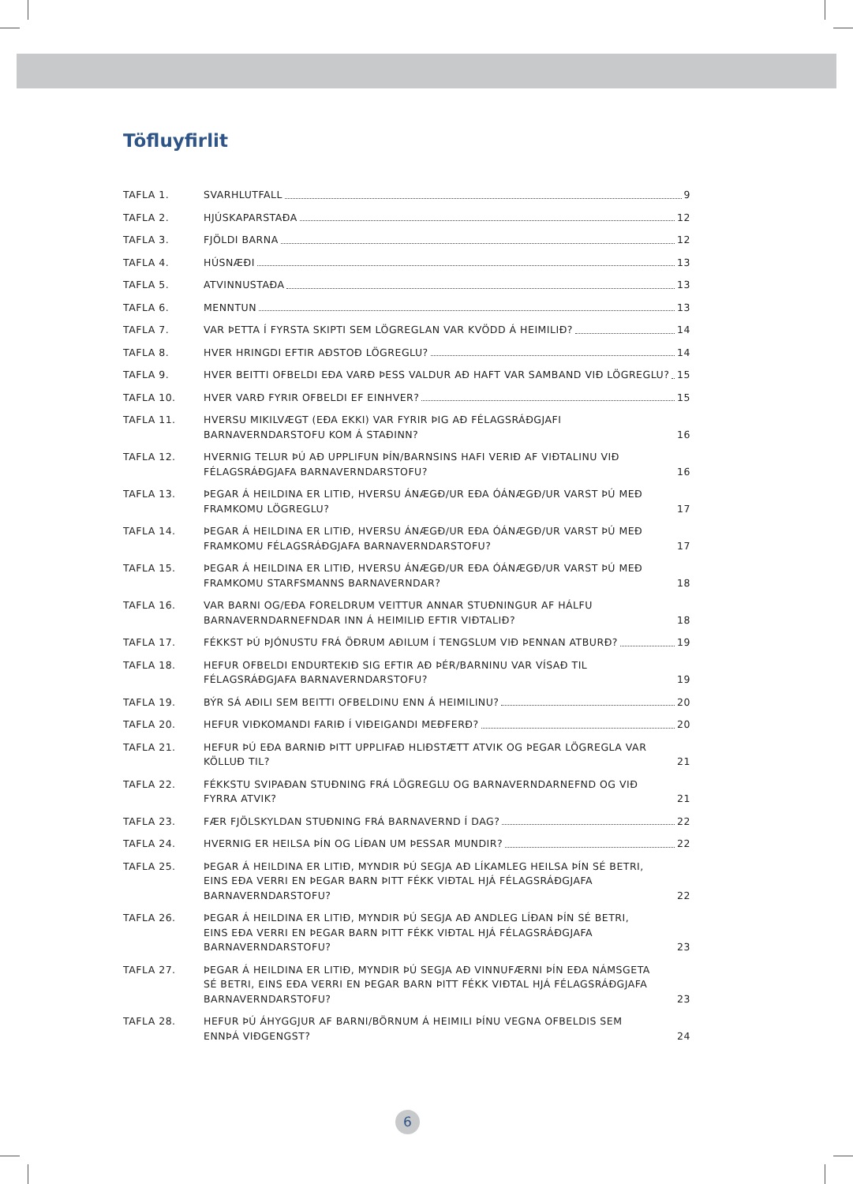Töfluyfirlit
TAFLA 1. SVARHLUTFALL 9
TAFLA 2. HJÚSKAPARSTAÐA 12
TAFLA 3. FJÖLDI BARNA 12
TAFLA 4. HÚSNÆÐI 13
TAFLA 5. ATVINNUSTAÐA 13
TAFLA 6. MENNTUN 13
TAFLA 7. VAR ÞETTA Í FYRSTA SKIPTI SEM LÖGREGLAN VAR KVÖDD Á HEIMILIÐ? 14
TAFLA 8. HVER HRINGDI EFTIR AÐSTOÐ LÖGREGLU? 14
TAFLA 9. HVER BEITTI OFBELDI EÐA VARÐ ÞESS VALDUR AÐ HAFT VAR SAMBAND VIÐ LÖGREGLU? 15
TAFLA 10. HVER VARÐ FYRIR OFBELDI EF EINHVER? 15
TAFLA 11. HVERSU MIKILVÆGT (EÐA EKKI) VAR FYRIR ÞIG AÐ FÉLAGSRÁÐGJAFI
BARNAVERNDARSTOFU KOM Á STAÐINN? 16
TAFLA 12. HVERNIG TELUR ÞÚ AÐ UPPLIFUN ÞÍN/BARNSINS HAFI VERIÐ AF VIÐTALINU VIÐ
FÉLAGSRÁÐGJAFA BARNAVERNDARSTOFU? 16
TAFLA 13. ÞEGAR Á HEILDINA ER LITIÐ, HVERSU ÁNÆGÐ/UR EÐA ÓÁNÆGÐ/UR VARST ÞÚ MEÐ
FRAMKOMU LÖGREGLU? 17
TAFLA 14. ÞEGAR Á HEILDINA ER LITIÐ, HVERSU ÁNÆGÐ/UR EÐA ÓÁNÆGÐ/UR VARST ÞÚ MEÐ
FRAMKOMU FÉLAGSRÁÐGJAFA BARNAVERNDARSTOFU? 17
TAFLA 15. ÞEGAR Á HEILDINA ER LITIÐ, HVERSU ÁNÆGÐ/UR EÐA ÓÁNÆGÐ/UR VARST ÞÚ MEÐ
FRAMKOMU STARFSMANNS BARNAVERNDAR? 18
TAFLA 16. VAR BARNI OG/EÐA FORELDRUM VEITTUR ANNAR STUÐNINGUR AF HÁLFU
BARNAVERNDARNEFNDAR INN Á HEIMILIÐ EFTIR VIÐTALIÐ? 18
TAFLA 17. FÉKKST ÞÚ ÞJÓNUSTU FRÁ ÖÐRUM AÐILUM Í TENGSLUM VIÐ ÞENNAN ATBURÐ? 19
TAFLA 18. HEFUR OFBELDI ENDURTEKIÐ SIG EFTIR AÐ ÞÉR/BARNINU VAR VÍSAÐ TIL
FÉLAGSRÁÐGJAFA BARNAVERNDARSTOFU? 19
TAFLA 19. BÝR SÁ AÐILI SEM BEITTI OFBELDINU ENN Á HEIMILINU? 20
TAFLA 20. HEFUR VIÐKOMANDI FARIÐ Í VIÐEIGANDI MEÐFERÐ? 20
TAFLA 21. HEFUR ÞÚ EÐA BARNIÐ ÞITT UPPLIFAÐ HLIÐSTÆTT ATVIK OG ÞEGAR LÖGREGLA VAR
KÖLLUÐ TIL? 21
TAFLA 22. FÉKKSTU SVIPAÐAN STUÐNING FRÁ LÖGREGLU OG BARNAVERNDARNEFND OG VIÐ
FYRRA ATVIK? 21
TAFLA 23. FÆR FJÖLSKYLDAN STUÐNING FRÁ BARNAVERND Í DAG? 22
TAFLA 24. HVERNIG ER HEILSA ÞÍN OG LÍÐAN UM ÞESSAR MUNDIR? 22
TAFLA 25. ÞEGAR Á HEILDINA ER LITIÐ, MYNDIR ÞÚ SEGJA AÐ LÍKAMLEG HEILSA ÞÍN SÉ BETRI,
EINS EÐA VERRI EN ÞEGAR BARN ÞITT FÉKK VIÐTAL HJÁ FÉLAGSRÁÐGJAFA
BARNAVERNDARSTOFU? 22
TAFLA 26. ÞEGAR Á HEILDINA ER LITIÐ, MYNDIR ÞÚ SEGJA AÐ ANDLEG LÍÐAN ÞÍN SÉ BETRI,
EINS EÐA VERRI EN ÞEGAR BARN ÞITT FÉKK VIÐTAL HJÁ FÉLAGSRÁÐGJAFA
BARNAVERNDARSTOFU? 23
TAFLA 27. ÞEGAR Á HEILDINA ER LITIÐ, MYNDIR ÞÚ SEGJA AÐ VINNUFÆRNI ÞÍN EÐA NÁMSGETA
SÉ BETRI, EINS EÐA VERRI EN ÞEGAR BARN ÞITT FÉKK VIÐTAL HJÁ FÉLAGSRÁÐGJAFA
BARNAVERNDARSTOFU? 23
TAFLA 28. HEFUR ÞÚ ÁHYGGJUR AF BARNI/BÖRNUM Á HEIMILI ÞÍNU VEGNA OFBELDIS SEM
ENNÞÁ VIÐGENGST? 24
6